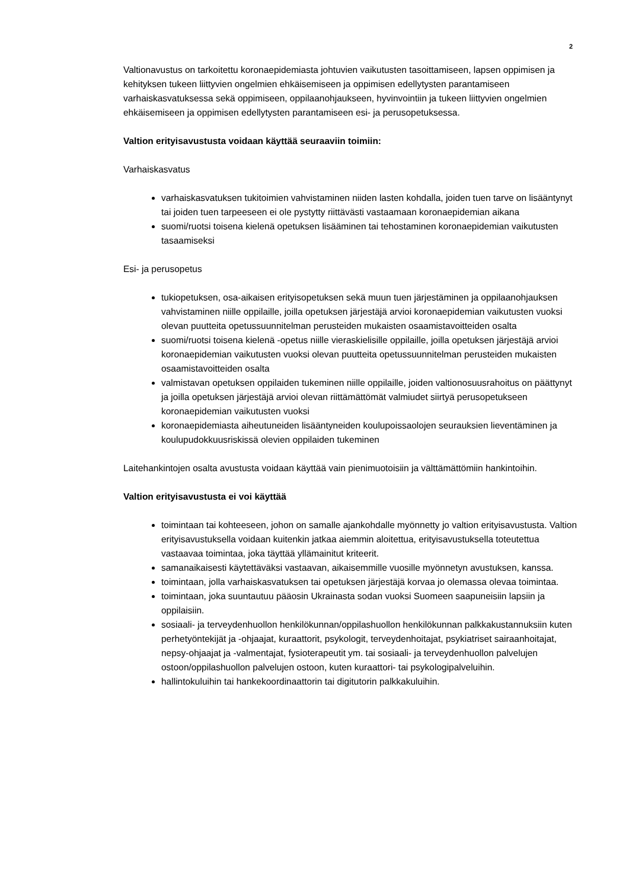2
Valtionavustus on tarkoitettu koronaepidemiasta johtuvien vaikutusten tasoittamiseen, lapsen oppimisen ja kehityksen tukeen liittyvien ongelmien ehkäisemiseen ja oppimisen edellytysten parantamiseen varhaiskasvatuksessa sekä oppimiseen, oppilaanohjaukseen, hyvinvointiin ja tukeen liittyvien ongelmien ehkäisemiseen ja oppimisen edellytysten parantamiseen esi- ja perusopetuksessa.
Valtion erityisavustusta voidaan käyttää seuraaviin toimiin:
Varhaiskasvatus
varhaiskasvatuksen tukitoimien vahvistaminen niiden lasten kohdalla, joiden tuen tarve on lisääntynyt tai joiden tuen tarpeeseen ei ole pystytty riittävästi vastaamaan koronaepidemian aikana
suomi/ruotsi toisena kielenä opetuksen lisääminen tai tehostaminen koronaepidemian vaikutusten tasaamiseksi
Esi- ja perusopetus
tukiopetuksen, osa-aikaisen erityisopetuksen sekä muun tuen järjestäminen ja oppilaanohjauksen vahvistaminen niille oppilaille, joilla opetuksen järjestäjä arvioi koronaepidemian vaikutusten vuoksi olevan puutteita opetussuunnitelman perusteiden mukaisten osaamistavoitteiden osalta
suomi/ruotsi toisena kielenä -opetus niille vieraskielisille oppilaille, joilla opetuksen järjestäjä arvioi koronaepidemian vaikutusten vuoksi olevan puutteita opetussuunnitelman perusteiden mukaisten osaamistavoitteiden osalta
valmistavan opetuksen oppilaiden tukeminen niille oppilaille, joiden valtionosuusrahoitus on päättynyt ja joilla opetuksen järjestäjä arvioi olevan riittämättömät valmiudet siirtyä perusopetukseen koronaepidemian vaikutusten vuoksi
koronaepidemiasta aiheutuneiden lisääntyneiden koulupoissaolojen seurauksien lieventäminen ja koulupudokkuusriskissä olevien oppilaiden tukeminen
Laitehankintojen osalta avustusta voidaan käyttää vain pienimuotoisiin ja välttämättömiin hankintoihin.
Valtion erityisavustusta ei voi käyttää
toimintaan tai kohteeseen, johon on samalle ajankohdalle myönnetty jo valtion erityisavustusta. Valtion erityisavustuksella voidaan kuitenkin jatkaa aiemmin aloitettua, erityisavustuksella toteutettua vastaavaa toimintaa, joka täyttää yllämainitut kriteerit.
samanaikaisesti käytettäväksi vastaavan, aikaisemmille vuosille myönnetyn avustuksen, kanssa.
toimintaan, jolla varhaiskasvatuksen tai opetuksen järjestäjä korvaa jo olemassa olevaa toimintaa.
toimintaan, joka suuntautuu pääosin Ukrainasta sodan vuoksi Suomeen saapuneisiin lapsiin ja oppilaisiin.
sosiaali- ja terveydenhuollon henkilökunnan/oppilashuollon henkilökunnan palkkakustannuksiin kuten perhetyöntekijät ja -ohjaajat, kuraattorit, psykologit, terveydenhoitajat, psykiatriset sairaanhoitajat, nepsy-ohjaajat ja -valmentajat, fysioterapeutit ym. tai sosiaali- ja terveydenhuollon palvelujen ostoon/oppilashuollon palvelujen ostoon, kuten kuraattori- tai psykologipalveluihin.
hallintokuluihin tai hankekoordinaattorin tai digitutorin palkkakuluihin.